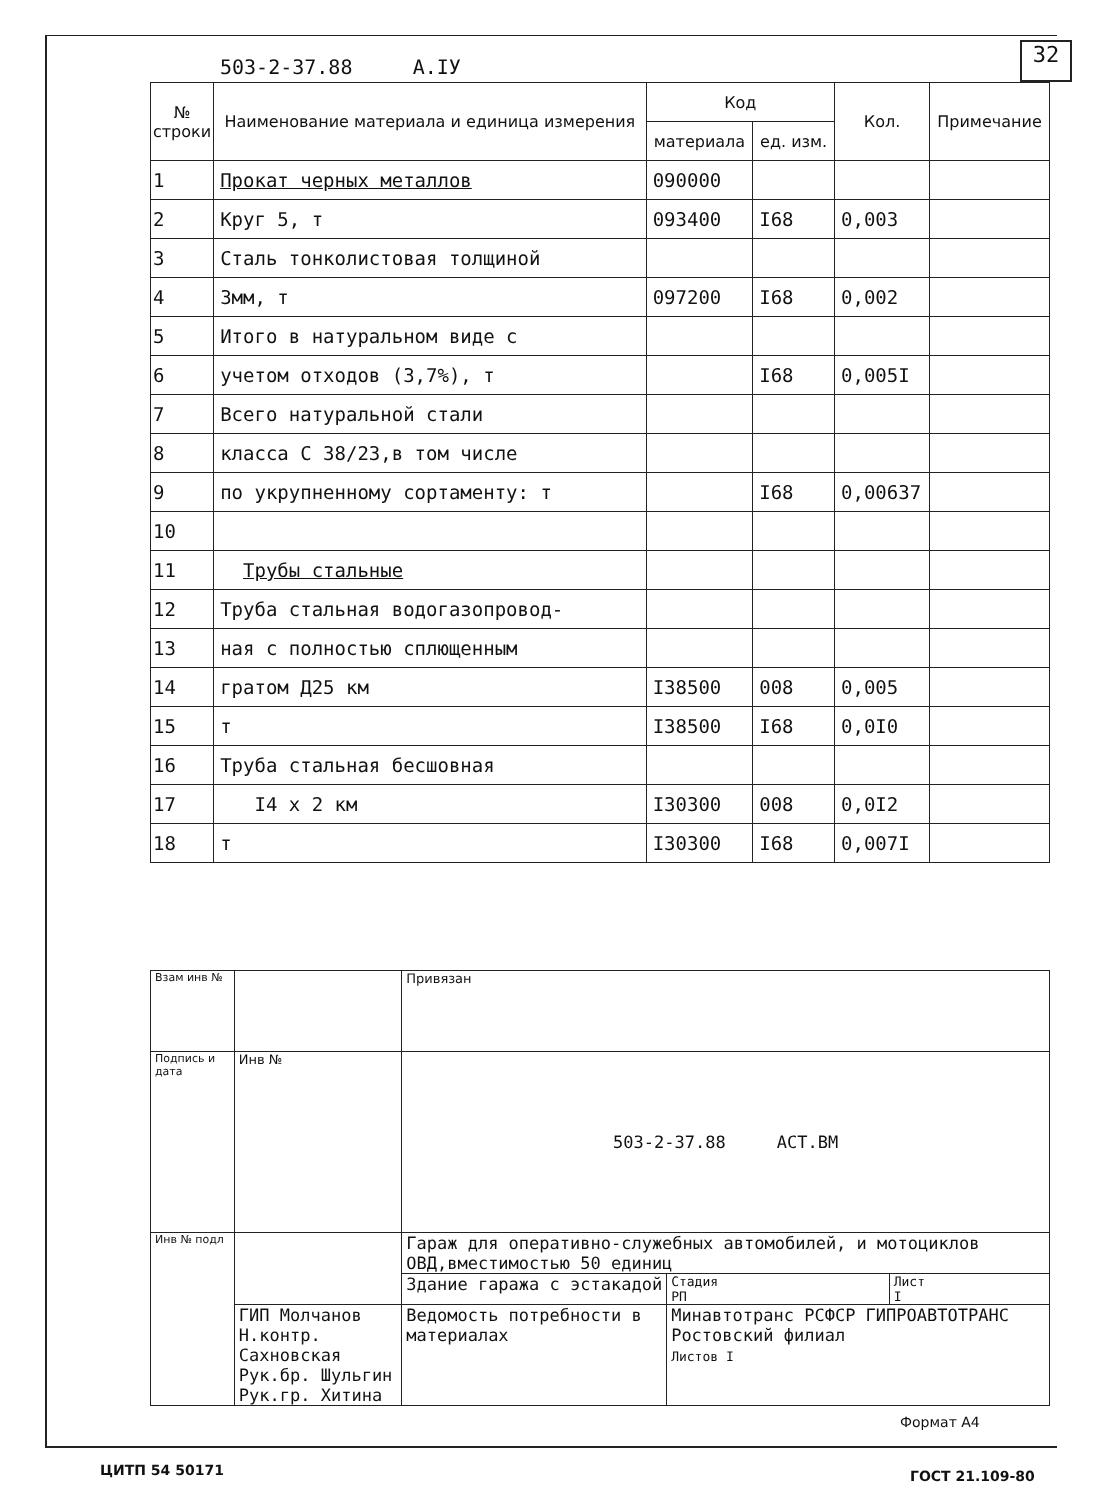503-2-37.88 А.IУ
32
| № строки | Наименование материала и единица измерения | Код | | Кол. | Примечание |
| --- | --- | --- | --- | --- | --- |
| | | материала | ед. изм. | | |
| 1 | Прокат черных металлов | 090000 | | | |
| 2 | Круг 5, т | 093400 | I68 | 0,003 | |
| 3 | Сталь тонколистовая толщиной | | | | |
| 4 | 3мм, т | 097200 | I68 | 0,002 | |
| 5 | Итого в натуральном виде с | | | | |
| 6 | учетом отходов (3,7%), т | | I68 | 0,005I | |
| 7 | Всего натуральной стали | | | | |
| 8 | класса С 38/23,в том числе | | | | |
| 9 | по укрупненному сортаменту: т | | I68 | 0,00637 | |
| 10 | | | | | |
| 11 | Трубы стальные | | | | |
| 12 | Труба стальная водогазопровод- | | | | |
| 13 | ная с полностью сплющенным | | | | |
| 14 | гратом Д25 км | I38500 | 008 | 0,005 | |
| 15 | т | I38500 | I68 | 0,0I0 | |
| 16 | Труба стальная бесшовная | | | | |
| 17 | I4 x 2 км | I30300 | 008 | 0,0I2 | |
| 18 | т | I30300 | I68 | 0,007I | |
| Взам инв № | | Привязан | | |
| Подпись и дата | Инв № | 503-2-37.88 АСТ.ВМ | | |
| Инв № подл | | Гараж для оперативно-служебных автомобилей, и мотоциклов ОВД,вместимостью 50 единиц | | |
| | | Здание гаража с эстакадой | Стадия РП | Лист I |
| | ГИП Молчанов Н.контр. Сахновская Рук.бр. Шульгин Рук.гр. Хитина | Ведомость потребности в материалах | Минавтотранс РСФСР ГИПРОАВТОТРАНС Ростовский филиал Листов I | |
Формат А4
ЦИТП 54 50171 ГОСТ 21.109-80